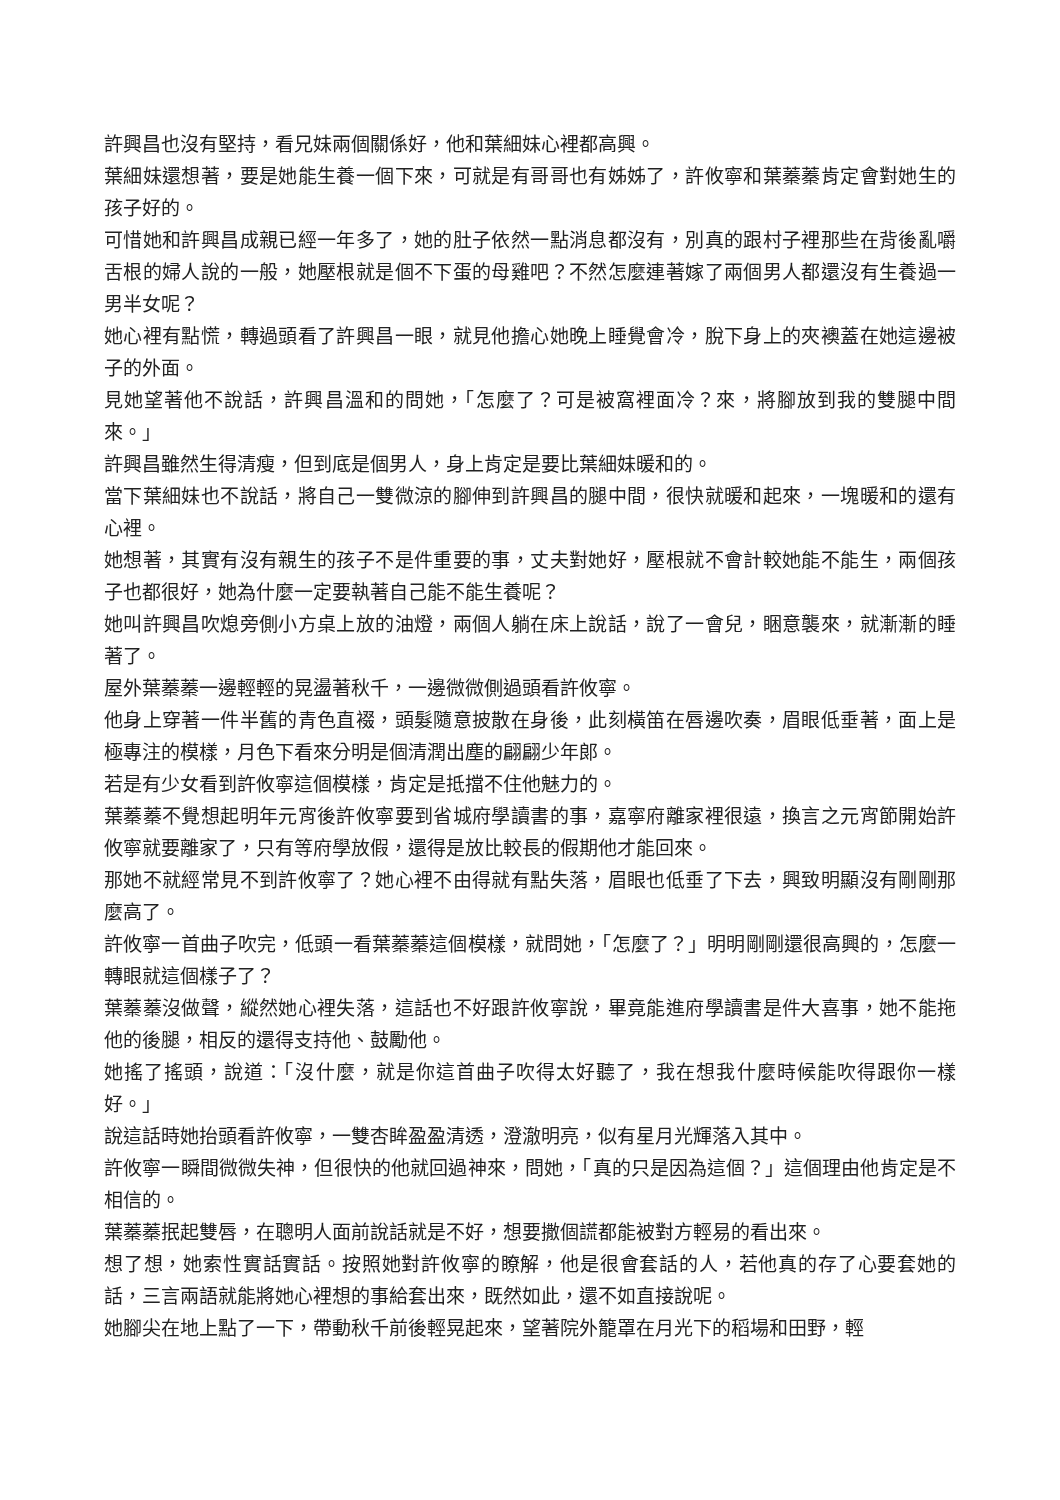許興昌也沒有堅持，看兄妹兩個關係好，他和葉細妹心裡都高興。
葉細妹還想著，要是她能生養一個下來，可就是有哥哥也有姊姊了，許攸寧和葉蓁蓁肯定會對她生的孩子好的。
可惜她和許興昌成親已經一年多了，她的肚子依然一點消息都沒有，別真的跟村子裡那些在背後亂嚼舌根的婦人說的一般，她壓根就是個不下蛋的母雞吧？不然怎麼連著嫁了兩個男人都還沒有生養過一男半女呢？
她心裡有點慌，轉過頭看了許興昌一眼，就見他擔心她晚上睡覺會冷，脫下身上的夾襖蓋在她這邊被子的外面。
見她望著他不說話，許興昌溫和的問她，「怎麼了？可是被窩裡面冷？來，將腳放到我的雙腿中間來。」
許興昌雖然生得清瘦，但到底是個男人，身上肯定是要比葉細妹暖和的。
當下葉細妹也不說話，將自己一雙微涼的腳伸到許興昌的腿中間，很快就暖和起來，一塊暖和的還有心裡。
她想著，其實有沒有親生的孩子不是件重要的事，丈夫對她好，壓根就不會計較她能不能生，兩個孩子也都很好，她為什麼一定要執著自己能不能生養呢？
她叫許興昌吹熄旁側小方桌上放的油燈，兩個人躺在床上說話，說了一會兒，睏意襲來，就漸漸的睡著了。
屋外葉蓁蓁一邊輕輕的晃盪著秋千，一邊微微側過頭看許攸寧。
他身上穿著一件半舊的青色直裰，頭髮隨意披散在身後，此刻橫笛在唇邊吹奏，眉眼低垂著，面上是極專注的模樣，月色下看來分明是個清潤出塵的翩翩少年郎。
若是有少女看到許攸寧這個模樣，肯定是抵擋不住他魅力的。
葉蓁蓁不覺想起明年元宵後許攸寧要到省城府學讀書的事，嘉寧府離家裡很遠，換言之元宵節開始許攸寧就要離家了，只有等府學放假，還得是放比較長的假期他才能回來。
那她不就經常見不到許攸寧了？她心裡不由得就有點失落，眉眼也低垂了下去，興致明顯沒有剛剛那麼高了。
許攸寧一首曲子吹完，低頭一看葉蓁蓁這個模樣，就問她，「怎麼了？」明明剛剛還很高興的，怎麼一轉眼就這個樣子了？
葉蓁蓁沒做聲，縱然她心裡失落，這話也不好跟許攸寧說，畢竟能進府學讀書是件大喜事，她不能拖他的後腿，相反的還得支持他、鼓勵他。
她搖了搖頭，說道：「沒什麼，就是你這首曲子吹得太好聽了，我在想我什麼時候能吹得跟你一樣好。」
說這話時她抬頭看許攸寧，一雙杏眸盈盈清透，澄澈明亮，似有星月光輝落入其中。
許攸寧一瞬間微微失神，但很快的他就回過神來，問她，「真的只是因為這個？」這個理由他肯定是不相信的。
葉蓁蓁抿起雙唇，在聰明人面前說話就是不好，想要撒個謊都能被對方輕易的看出來。
想了想，她索性實話實話。按照她對許攸寧的瞭解，他是很會套話的人，若他真的存了心要套她的話，三言兩語就能將她心裡想的事給套出來，既然如此，還不如直接說呢。
她腳尖在地上點了一下，帶動秋千前後輕晃起來，望著院外籠罩在月光下的稻場和田野，輕